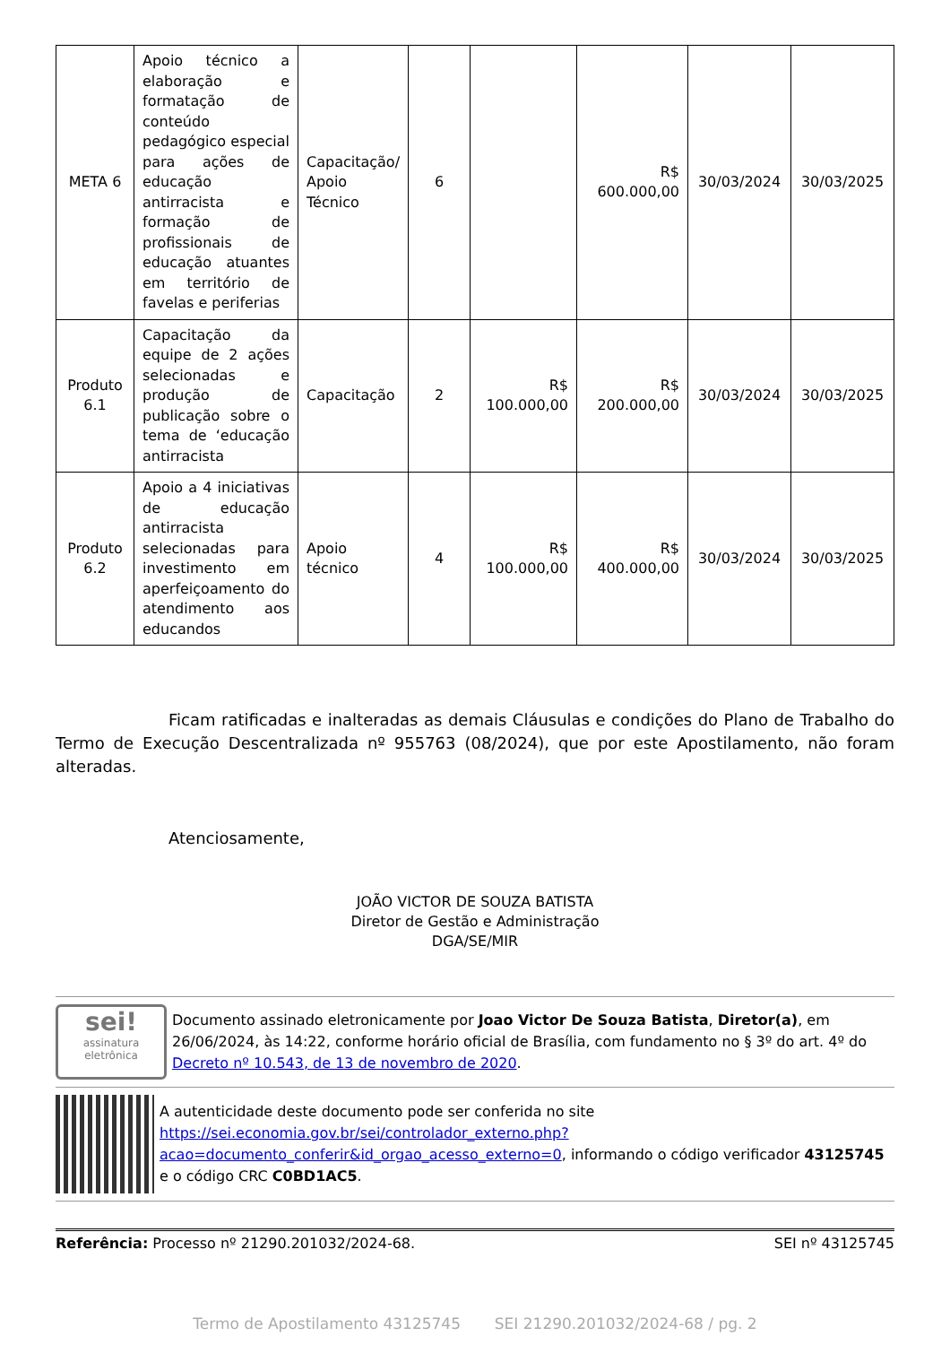| META 6 | Apoio técnico a elaboração e formatação de conteúdo pedagógico especial para ações de educação antirracista e formação de profissionais de educação atuantes em território de favelas e periferias | Capacitação/ Apoio Técnico | 6 | | R$ 600.000,00 | 30/03/2024 | 30/03/2025 |
| Produto 6.1 | Capacitação da equipe de 2 ações selecionadas e produção de publicação sobre o tema de ‘educação antirracista | Capacitação | 2 | R$ 100.000,00 | R$ 200.000,00 | 30/03/2024 | 30/03/2025 |
| Produto 6.2 | Apoio a 4 iniciativas de educação antirracista selecionadas para investimento em aperfeiçoamento do atendimento aos educandos | Apoio técnico | 4 | R$ 100.000,00 | R$ 400.000,00 | 30/03/2024 | 30/03/2025 |
Ficam ratificadas e inalteradas as demais Cláusulas e condições do Plano de Trabalho do Termo de Execução Descentralizada nº 955763 (08/2024), que por este Apostilamento, não foram alteradas.
Atenciosamente,
JOÃO VICTOR DE SOUZA BATISTA
Diretor de Gestão e Administração
DGA/SE/MIR
sei!
assinatura eletrônica
Documento assinado eletronicamente por Joao Victor De Souza Batista, Diretor(a), em 26/06/2024, às 14:22, conforme horário oficial de Brasília, com fundamento no § 3º do art. 4º do Decreto nº 10.543, de 13 de novembro de 2020.
A autenticidade deste documento pode ser conferida no site https://sei.economia.gov.br/sei/controlador_externo.php?acao=documento_conferir&id_orgao_acesso_externo=0, informando o código verificador 43125745 e o código CRC C0BD1AC5.
Referência: Processo nº 21290.201032/2024-68. SEI nº 43125745
Termo de Apostilamento 43125745 SEI 21290.201032/2024-68 / pg. 2